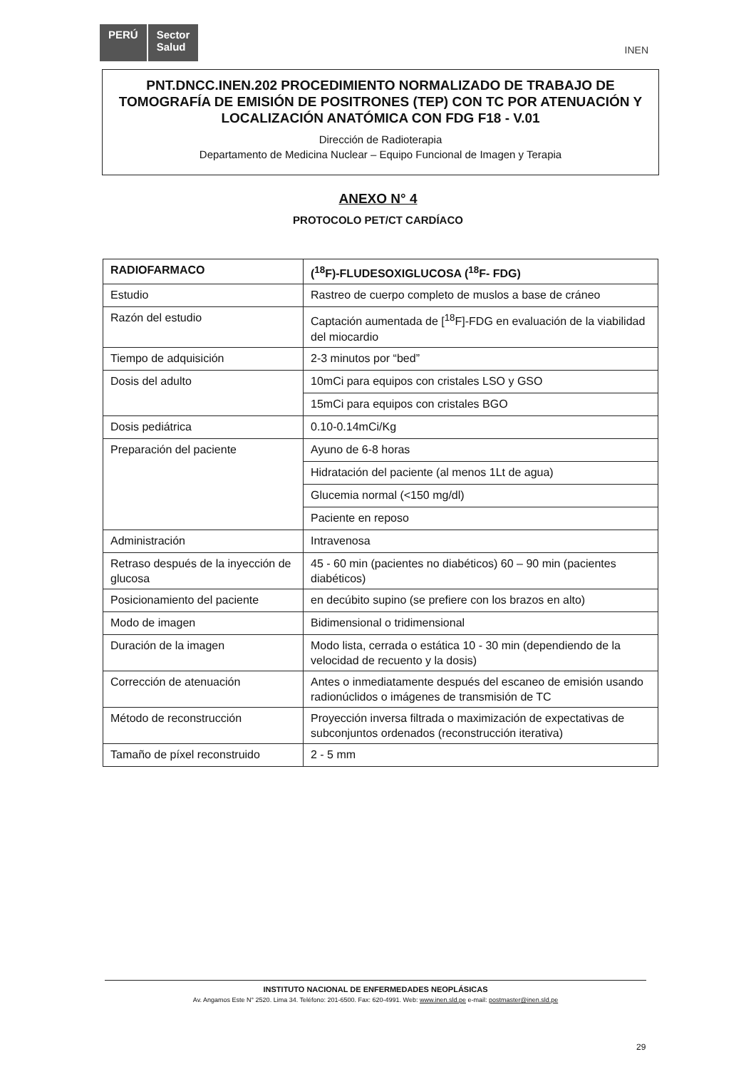PERÚ Sector
Salud
INEN
PNT.DNCC.INEN.202 PROCEDIMIENTO NORMALIZADO DE TRABAJO DE TOMOGRAFÍA DE EMISIÓN DE POSITRONES (TEP) CON TC POR ATENUACIÓN Y LOCALIZACIÓN ANATÓMICA CON FDG F18 - V.01
Dirección de Radioterapia
Departamento de Medicina Nuclear – Equipo Funcional de Imagen y Terapia
ANEXO N° 4
PROTOCOLO PET/CT CARDÍACO
| RADIOFARMACO | (<sup>18</sup>F)-FLUDESOXIGLUCOSA (<sup>18</sup>F- FDG) |
| --- | --- |
| Estudio | Rastreo de cuerpo completo de muslos a base de cráneo |
| Razón del estudio | Captación aumentada de [<sup>18</sup>F]-FDG en evaluación de la viabilidad del miocardio |
| Tiempo de adquisición | 2-3 minutos por “bed” |
| Dosis del adulto | 10mCi para equipos con cristales LSO y GSO |
| | 15mCi para equipos con cristales BGO |
| Dosis pediátrica | 0.10-0.14mCi/Kg |
| Preparación del paciente | Ayuno de 6-8 horas |
| | Hidratación del paciente (al menos 1Lt de agua) |
| | Glucemia normal (<150 mg/dl) |
| | Paciente en reposo |
| Administración | Intravenosa |
| Retraso después de la inyección de glucosa | 45 - 60 min (pacientes no diabéticos) 60 – 90 min (pacientes diabéticos) |
| Posicionamiento del paciente | en decúbito supino (se prefiere con los brazos en alto) |
| Modo de imagen | Bidimensional o tridimensional |
| Duración de la imagen | Modo lista, cerrada o estática 10 - 30 min (dependiendo de la velocidad de recuento y la dosis) |
| Corrección de atenuación | Antes o inmediatamente después del escaneo de emisión usando radionúclidos o imágenes de transmisión de TC |
| Método de reconstrucción | Proyección inversa filtrada o maximización de expectativas de subconjuntos ordenados (reconstrucción iterativa) |
| Tamaño de píxel reconstruido | 2 - 5 mm |
INSTITUTO NACIONAL DE ENFERMEDADES NEOPLÁSICAS
Av. Angamos Este N° 2520. Lima 34. Teléfono: 201-6500. Fax: 620-4991. Web: www.inen.sld.pe e-mail: postmaster@inen.sld.pe
29